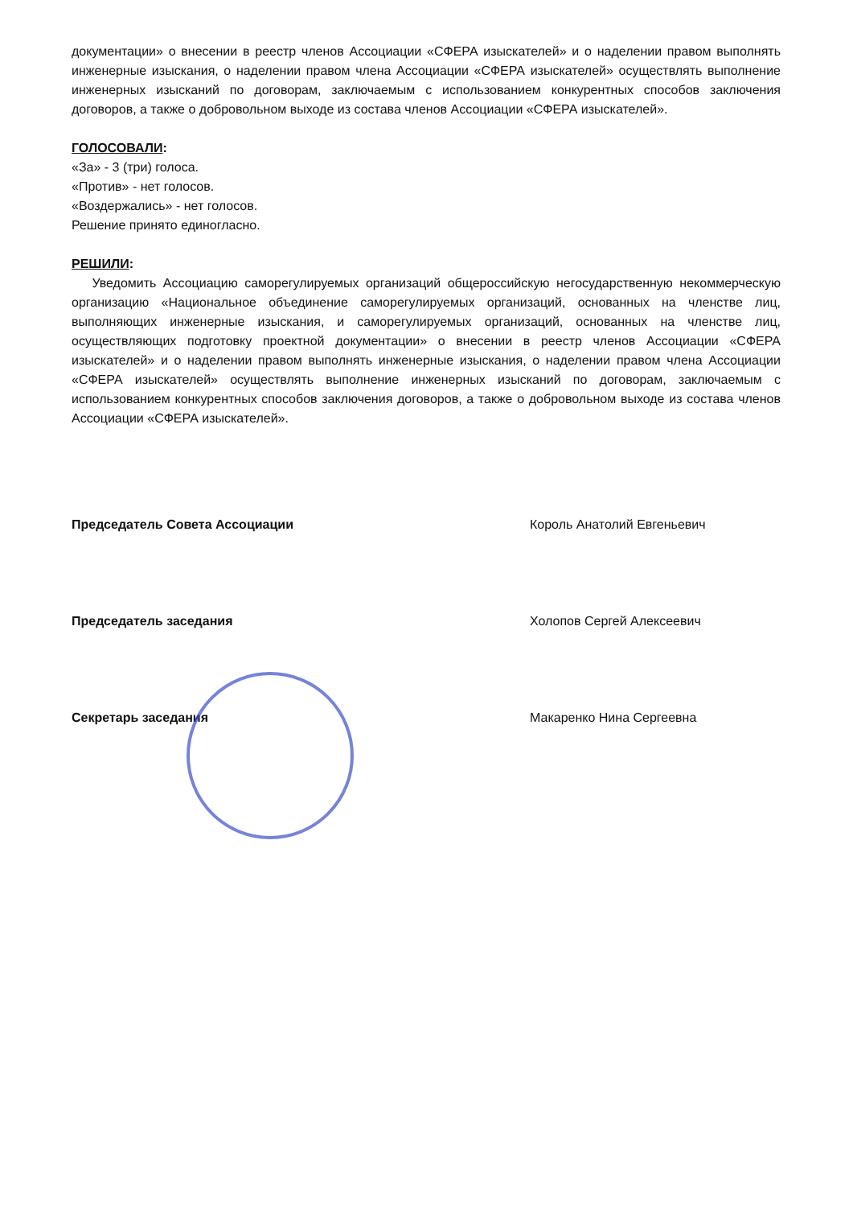документации» о внесении в реестр членов Ассоциации «СФЕРА изыскателей» и о наделении правом выполнять инженерные изыскания, о наделении правом члена Ассоциации «СФЕРА изыскателей» осуществлять выполнение инженерных изысканий по договорам, заключаемым с использованием конкурентных способов заключения договоров, а также о добровольном выходе из состава членов Ассоциации «СФЕРА изыскателей».
ГОЛОСОВАЛИ:
«За» - 3 (три) голоса.
«Против» - нет голосов.
«Воздержались» - нет голосов.
Решение принято единогласно.
РЕШИЛИ:
Уведомить Ассоциацию саморегулируемых организаций общероссийскую негосударственную некоммерческую организацию «Национальное объединение саморегулируемых организаций, основанных на членстве лиц, выполняющих инженерные изыскания, и саморегулируемых организаций, основанных на членстве лиц, осуществляющих подготовку проектной документации» о внесении в реестр членов Ассоциации «СФЕРА изыскателей» и о наделении правом выполнять инженерные изыскания, о наделении правом члена Ассоциации «СФЕРА изыскателей» осуществлять выполнение инженерных изысканий по договорам, заключаемым с использованием конкурентных способов заключения договоров, а также о добровольном выходе из состава членов Ассоциации «СФЕРА изыскателей».
Председатель Совета Ассоциации Король Анатолий Евгеньевич
Председатель заседания Холопов Сергей Алексеевич
Секретарь заседания Макаренко Нина Сергеевна